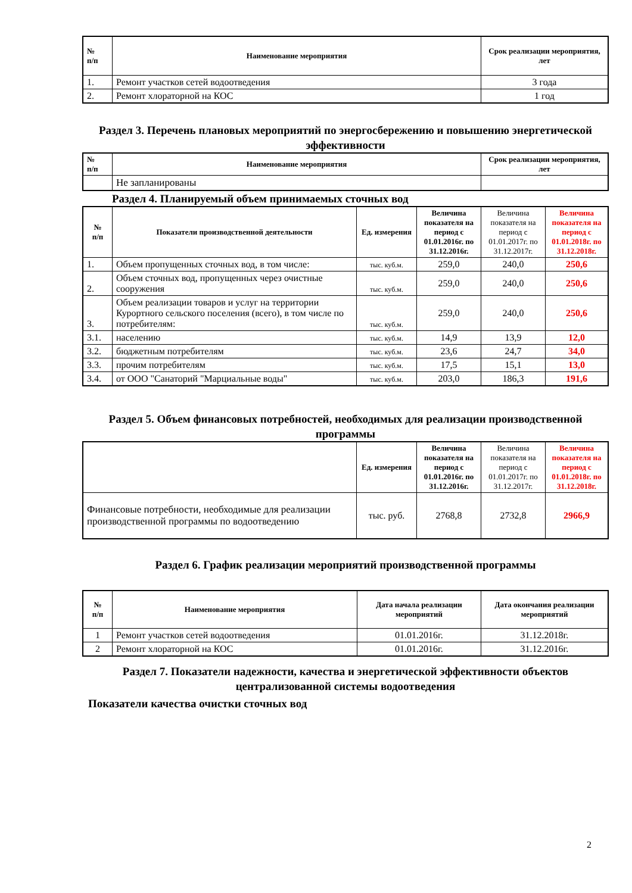| № п/п | Наименование мероприятия | Срок реализации мероприятия, лет |
| --- | --- | --- |
| 1. | Ремонт участков сетей водоотведения | 3 года |
| 2. | Ремонт хлораторной на КОС | 1 год |
Раздел 3. Перечень плановых мероприятий по энергосбережению и повышению энергетической эффективности
| № п/п | Наименование мероприятия | Срок реализации мероприятия, лет |
| --- | --- | --- |
| | Не запланированы | |
Раздел 4. Планируемый объем принимаемых сточных вод
| № п/п | Показатели производственной деятельности | Ед. измерения | Величина показателя на период с 01.01.2016г. по 31.12.2016г. | Величина показателя на период с 01.01.2017г. по 31.12.2017г. | Величина показателя на период с 01.01.2018г. по 31.12.2018г. |
| --- | --- | --- | --- | --- | --- |
| 1. | Объем пропущенных сточных вод, в том числе: | тыс. куб.м. | 259,0 | 240,0 | 250,6 |
| 2. | Объем сточных вод, пропущенных через очистные сооружения | тыс. куб.м. | 259,0 | 240,0 | 250,6 |
| 3. | Объем реализации товаров и услуг на территории Курортного сельского поселения (всего), в том числе по потребителям: | тыс. куб.м. | 259,0 | 240,0 | 250,6 |
| 3.1. | населению | тыс. куб.м. | 14,9 | 13,9 | 12,0 |
| 3.2. | бюджетным потребителям | тыс. куб.м. | 23,6 | 24,7 | 34,0 |
| 3.3. | прочим потребителям | тыс. куб.м. | 17,5 | 15,1 | 13,0 |
| 3.4. | от ООО "Санаторий "Марциальные воды" | тыс. куб.м. | 203,0 | 186,3 | 191,6 |
Раздел 5. Объем финансовых потребностей, необходимых для реализации производственной программы
| | Ед. измерения | Величина показателя на период с 01.01.2016г. по 31.12.2016г. | Величина показателя на период с 01.01.2017г. по 31.12.2017г. | Величина показателя на период с 01.01.2018г. по 31.12.2018г. |
| --- | --- | --- | --- | --- |
| Финансовые потребности, необходимые для реализации производственной программы по водоотведению | тыс. руб. | 2768,8 | 2732,8 | 2966,9 |
Раздел 6. График реализации мероприятий производственной программы
| № п/п | Наименование мероприятия | Дата начала реализации мероприятий | Дата окончания реализации мероприятий |
| --- | --- | --- | --- |
| 1 | Ремонт участков сетей водоотведения | 01.01.2016г. | 31.12.2018г. |
| 2 | Ремонт хлораторной на КОС | 01.01.2016г. | 31.12.2016г. |
Раздел 7. Показатели надежности, качества и энергетической эффективности объектов централизованной системы водоотведения
Показатели качества очистки сточных вод
2